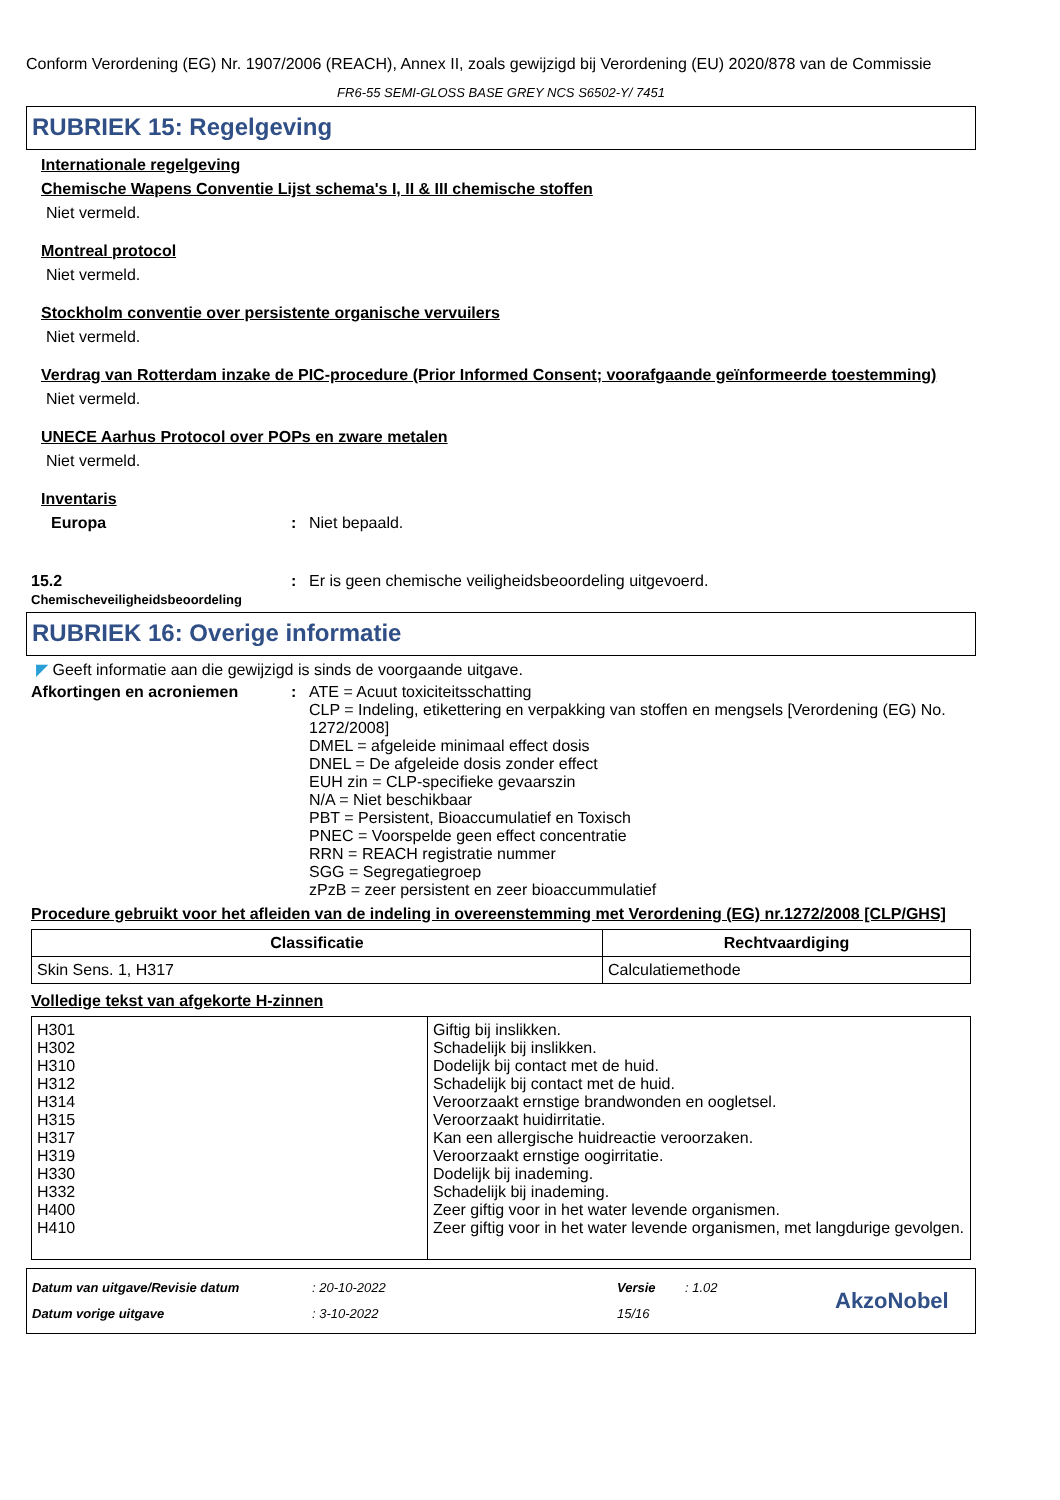Conform Verordening (EG) Nr. 1907/2006 (REACH), Annex II, zoals gewijzigd bij Verordening (EU) 2020/878 van de Commissie
FR6-55 SEMI-GLOSS BASE GREY NCS S6502-Y/ 7451
RUBRIEK 15: Regelgeving
Internationale regelgeving
Chemische Wapens Conventie Lijst schema's I, II & III chemische stoffen
Niet vermeld.
Montreal protocol
Niet vermeld.
Stockholm conventie over persistente organische vervuilers
Niet vermeld.
Verdrag van Rotterdam inzake de PIC-procedure (Prior Informed Consent; voorafgaande geïnformeerde toestemming)
Niet vermeld.
UNECE Aarhus Protocol over POPs en zware metalen
Niet vermeld.
Inventaris
Europa : Niet bepaald.
15.2
Chemischeveiligheidsbeoordeling
: Er is geen chemische veiligheidsbeoordeling uitgevoerd.
RUBRIEK 16: Overige informatie
◤ Geeft informatie aan die gewijzigd is sinds de voorgaande uitgave.
Afkortingen en acroniemen : ATE = Acuut toxiciteitsschatting
CLP = Indeling, etikettering en verpakking van stoffen en mengsels [Verordening (EG) No. 1272/2008]
DMEL = afgeleide minimaal effect dosis
DNEL = De afgeleide dosis zonder effect
EUH zin = CLP-specifieke gevaarszin
N/A = Niet beschikbaar
PBT = Persistent, Bioaccumulatief en Toxisch
PNEC = Voorspelde geen effect concentratie
RRN = REACH registratie nummer
SGG = Segregatiegroep
zPzB = zeer persistent en zeer bioaccummulatief
Procedure gebruikt voor het afleiden van de indeling in overeenstemming met Verordening (EG) nr.1272/2008 [CLP/GHS]
| Classificatie | Rechtvaardiging |
| --- | --- |
| Skin Sens. 1, H317 | Calculatiemethode |
Volledige tekst van afgekorte H-zinnen
| H301 H302 H310 H312 H314 H315 H317 H319 H330 H332 H400 H410 | Giftig bij inslikken. Schadelijk bij inslikken. Dodelijk bij contact met de huid. Schadelijk bij contact met de huid. Veroorzaakt ernstige brandwonden en oogletsel. Veroorzaakt huidirritatie. Kan een allergische huidreactie veroorzaken. Veroorzaakt ernstige oogirritatie. Dodelijk bij inademing. Schadelijk bij inademing. Zeer giftig voor in het water levende organismen. Zeer giftig voor in het water levende organismen, met langdurige gevolgen. |
Datum van uitgave/Revisie datum
Datum vorige uitgave
: 20-10-2022
: 3-10-2022
Versie
15/16
: 1.02
AkzoNobel